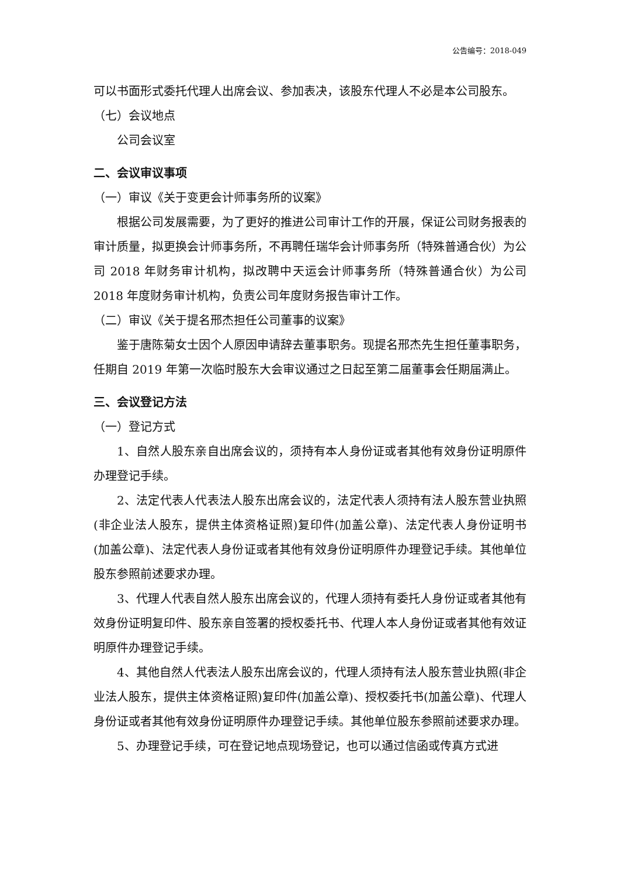公告编号：2018-049
可以书面形式委托代理人出席会议、参加表决，该股东代理人不必是本公司股东。
（七）会议地点
公司会议室
二、会议审议事项
（一）审议《关于变更会计师事务所的议案》
根据公司发展需要，为了更好的推进公司审计工作的开展，保证公司财务报表的审计质量，拟更换会计师事务所，不再聘任瑞华会计师事务所（特殊普通合伙）为公司 2018 年财务审计机构，拟改聘中天运会计师事务所（特殊普通合伙）为公司 2018 年度财务审计机构，负责公司年度财务报告审计工作。
（二）审议《关于提名邢杰担任公司董事的议案》
鉴于唐陈菊女士因个人原因申请辞去董事职务。现提名邢杰先生担任董事职务，任期自 2019 年第一次临时股东大会审议通过之日起至第二届董事会任期届满止。
三、会议登记方法
（一）登记方式
1、自然人股东亲自出席会议的，须持有本人身份证或者其他有效身份证明原件办理登记手续。
2、法定代表人代表法人股东出席会议的，法定代表人须持有法人股东营业执照(非企业法人股东，提供主体资格证照)复印件(加盖公章)、法定代表人身份证明书 (加盖公章)、法定代表人身份证或者其他有效身份证明原件办理登记手续。其他单位股东参照前述要求办理。
3、代理人代表自然人股东出席会议的，代理人须持有委托人身份证或者其他有效身份证明复印件、股东亲自签署的授权委托书、代理人本人身份证或者其他有效证明原件办理登记手续。
4、其他自然人代表法人股东出席会议的，代理人须持有法人股东营业执照(非企业法人股东，提供主体资格证照)复印件(加盖公章)、授权委托书(加盖公章)、代理人身份证或者其他有效身份证明原件办理登记手续。其他单位股东参照前述要求办理。
5、办理登记手续，可在登记地点现场登记，也可以通过信函或传真方式进